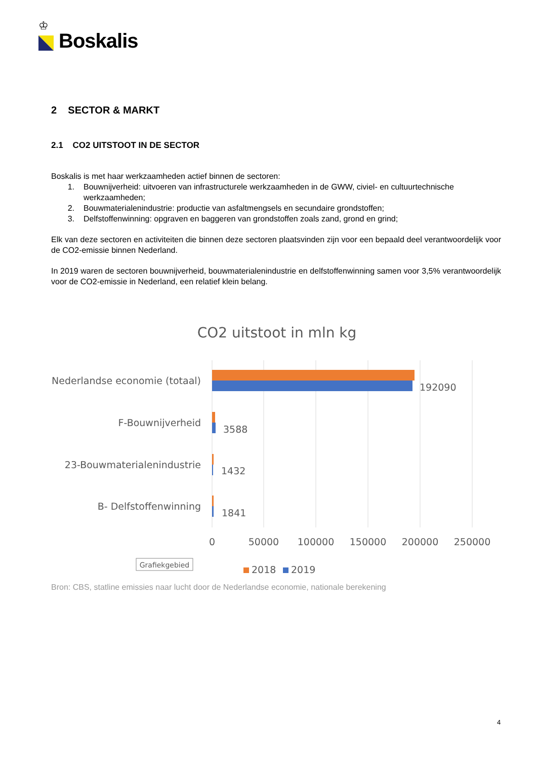♔
Boskalis
2 SECTOR & MARKT
2.1 CO2 UITSTOOT IN DE SECTOR
Boskalis is met haar werkzaamheden actief binnen de sectoren:
1. Bouwnijverheid: uitvoeren van infrastructurele werkzaamheden in de GWW, civiel- en cultuurtechnische werkzaamheden;
2. Bouwmaterialenindustrie: productie van asfaltmengsels en secundaire grondstoffen;
3. Delfstoffenwinning: opgraven en baggeren van grondstoffen zoals zand, grond en grind;
Elk van deze sectoren en activiteiten die binnen deze sectoren plaatsvinden zijn voor een bepaald deel verantwoordelijk voor de CO2-emissie binnen Nederland.
In 2019 waren de sectoren bouwnijverheid, bouwmaterialenindustrie en delfstoffenwinning samen voor 3,5% verantwoordelijk voor de CO2-emissie in Nederland, een relatief klein belang.
CO2 uitstoot in mln kg
Nederlandse economie (totaal)
F-Bouwnijverheid
23-Bouwmaterialenindustrie
B- Delfstoffenwinning
192090
3588
1432
1841
0
50000
100000
150000
200000
250000
Grafiekgebied
2018
2019
Bron: CBS, statline emissies naar lucht door de Nederlandse economie, nationale berekening
4